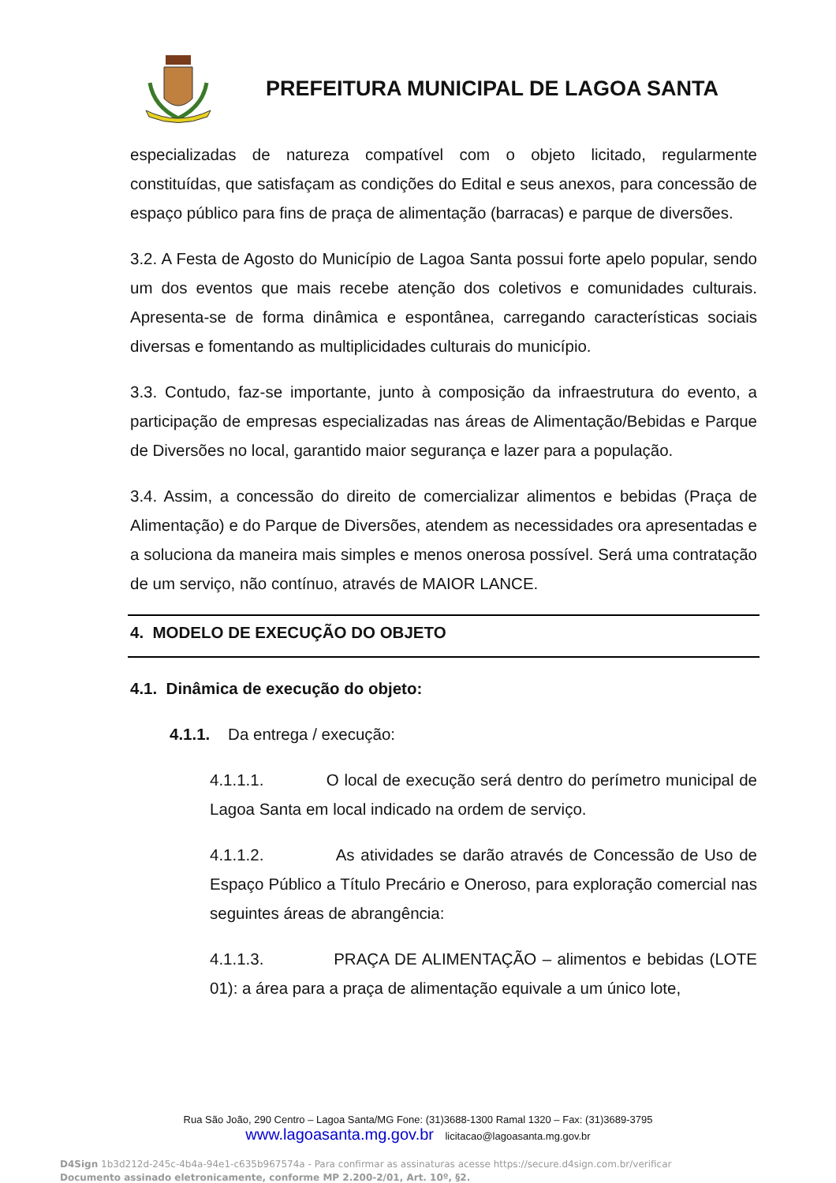PREFEITURA MUNICIPAL DE LAGOA SANTA
especializadas de natureza compatível com o objeto licitado, regularmente constituídas, que satisfaçam as condições do Edital e seus anexos, para concessão de espaço público para fins de praça de alimentação (barracas) e parque de diversões.
3.2. A Festa de Agosto do Município de Lagoa Santa possui forte apelo popular, sendo um dos eventos que mais recebe atenção dos coletivos e comunidades culturais. Apresenta-se de forma dinâmica e espontânea, carregando características sociais diversas e fomentando as multiplicidades culturais do município.
3.3. Contudo, faz-se importante, junto à composição da infraestrutura do evento, a participação de empresas especializadas nas áreas de Alimentação/Bebidas e Parque de Diversões no local, garantido maior segurança e lazer para a população.
3.4. Assim, a concessão do direito de comercializar alimentos e bebidas (Praça de Alimentação) e do Parque de Diversões, atendem as necessidades ora apresentadas e a soluciona da maneira mais simples e menos onerosa possível. Será uma contratação de um serviço, não contínuo, através de MAIOR LANCE.
4. MODELO DE EXECUÇÃO DO OBJETO
4.1. Dinâmica de execução do objeto:
4.1.1. Da entrega / execução:
4.1.1.1. O local de execução será dentro do perímetro municipal de Lagoa Santa em local indicado na ordem de serviço.
4.1.1.2. As atividades se darão através de Concessão de Uso de Espaço Público a Título Precário e Oneroso, para exploração comercial nas seguintes áreas de abrangência:
4.1.1.3. PRAÇA DE ALIMENTAÇÃO – alimentos e bebidas (LOTE 01): a área para a praça de alimentação equivale a um único lote,
Rua São João, 290 Centro – Lagoa Santa/MG Fone: (31)3688-1300 Ramal 1320 – Fax: (31)3689-3795
www.lagoasanta.mg.gov.br licitacao@lagoasanta.mg.gov.br
D4Sign 1b3d212d-245c-4b4a-94e1-c635b967574a - Para confirmar as assinaturas acesse https://secure.d4sign.com.br/verificar
Documento assinado eletronicamente, conforme MP 2.200-2/01, Art. 10º, §2.